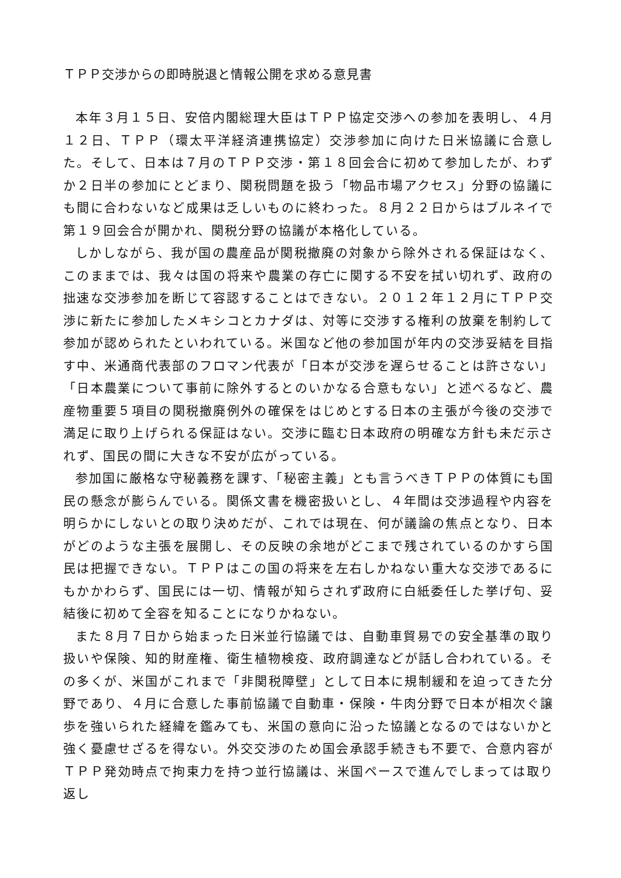ＴＰＰ交渉からの即時脱退と情報公開を求める意見書
本年３月１５日、安倍内閣総理大臣はＴＰＰ協定交渉への参加を表明し、４月１２日、ＴＰＰ（環太平洋経済連携協定）交渉参加に向けた日米協議に合意した。そして、日本は７月のＴＰＰ交渉・第１８回会合に初めて参加したが、わずか２日半の参加にとどまり、関税問題を扱う「物品市場アクセス」分野の協議にも間に合わないなど成果は乏しいものに終わった。８月２２日からはブルネイで第１９回会合が開かれ、関税分野の協議が本格化している。
しかしながら、我が国の農産品が関税撤廃の対象から除外される保証はなく、このままでは、我々は国の将来や農業の存亡に関する不安を拭い切れず、政府の拙速な交渉参加を断じて容認することはできない。２０１２年１２月にＴＰＰ交渉に新たに参加したメキシコとカナダは、対等に交渉する権利の放棄を制約して参加が認められたといわれている。米国など他の参加国が年内の交渉妥結を目指す中、米通商代表部のフロマン代表が「日本が交渉を遅らせることは許さない」「日本農業について事前に除外するとのいかなる合意もない」と述べるなど、農産物重要５項目の関税撤廃例外の確保をはじめとする日本の主張が今後の交渉で満足に取り上げられる保証はない。交渉に臨む日本政府の明確な方針も未だ示されず、国民の間に大きな不安が広がっている。
参加国に厳格な守秘義務を課す、「秘密主義」とも言うべきＴＰＰの体質にも国民の懸念が膨らんでいる。関係文書を機密扱いとし、４年間は交渉過程や内容を明らかにしないとの取り決めだが、これでは現在、何が議論の焦点となり、日本がどのような主張を展開し、その反映の余地がどこまで残されているのかすら国民は把握できない。ＴＰＰはこの国の将来を左右しかねない重大な交渉であるにもかかわらず、国民には一切、情報が知らされず政府に白紙委任した挙げ句、妥結後に初めて全容を知ることになりかねない。
また８月７日から始まった日米並行協議では、自動車貿易での安全基準の取り扱いや保険、知的財産権、衛生植物検疫、政府調達などが話し合われている。その多くが、米国がこれまで「非関税障壁」として日本に規制緩和を迫ってきた分野であり、４月に合意した事前協議で自動車・保険・牛肉分野で日本が相次ぐ譲歩を強いられた経緯を鑑みても、米国の意向に沿った協議となるのではないかと強く憂慮せざるを得ない。外交交渉のため国会承認手続きも不要で、合意内容がＴＰＰ発効時点で拘束力を持つ並行協議は、米国ペースで進んでしまっては取り返し